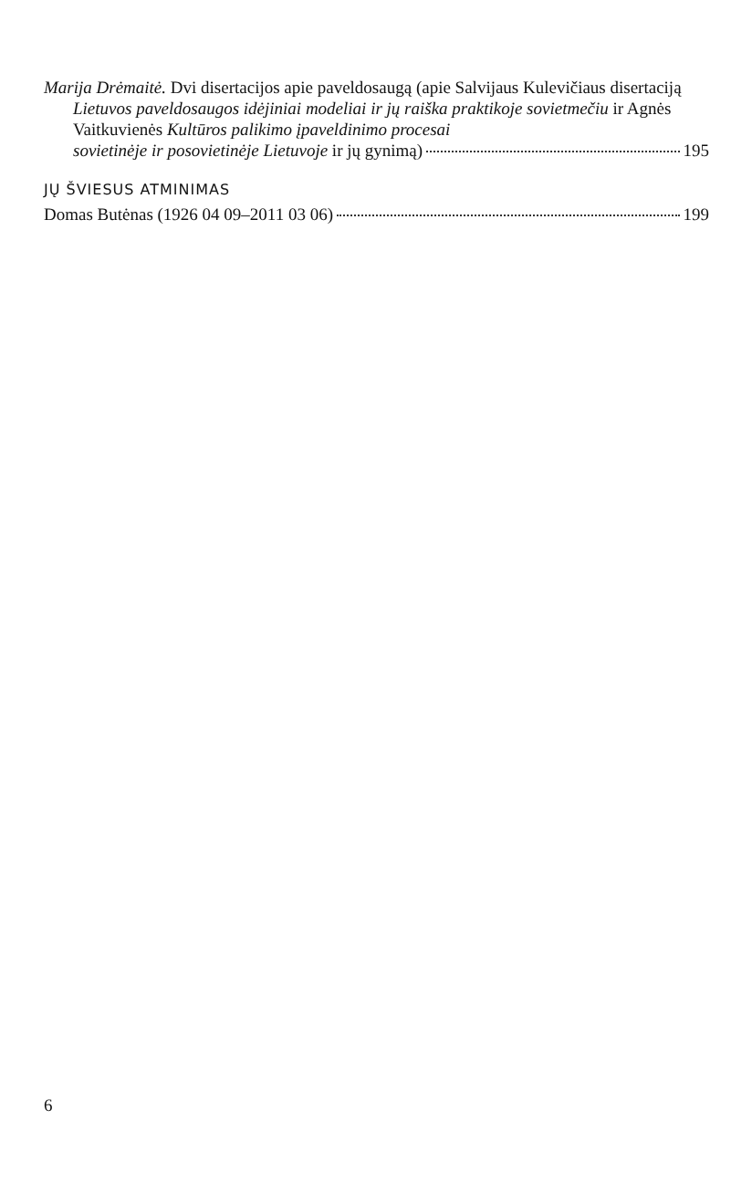Marija Drėmaitė. Dvi disertacijos apie paveldosaugą (apie Salvijaus Kulevičiaus disertaciją Lietuvos paveldosaugos idėjiniai modeliai ir jų raiška praktikoje sovietmečiu ir Agnės Vaitkuvienės Kultūros palikimo įpaveldinimo procesai
sovietinėje ir posovietinėje Lietuvoje ir jų gynimą) 195
JŲ ŠVIESUS ATMINIMAS
Domas Butėnas (1926 04 09–2011 03 06) 199
6